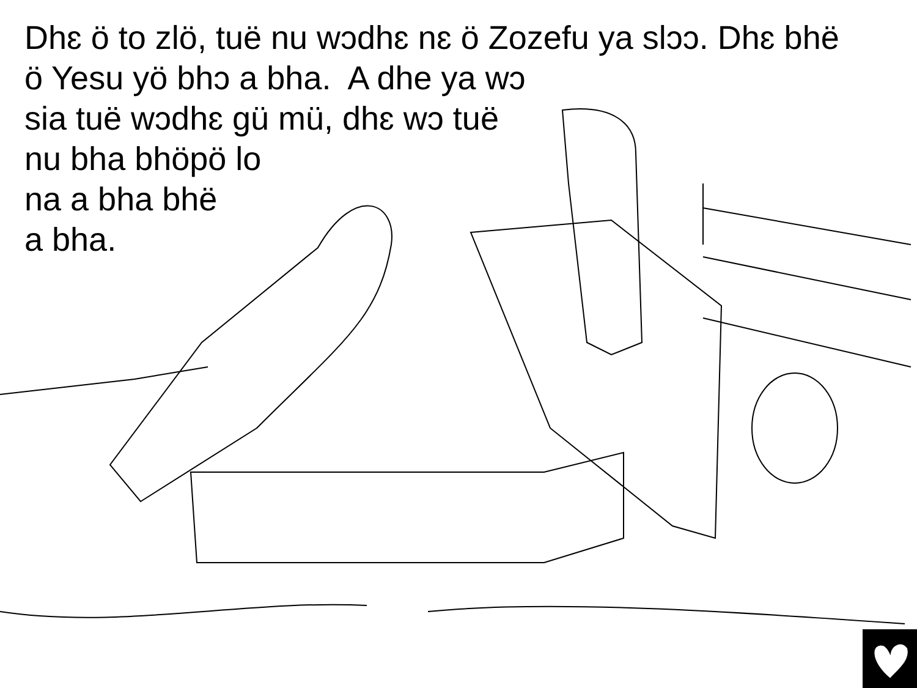Dhɛ ö to zlö, tuë nu wɔdhɛ nɛ ö Zozefu ya slɔɔ. Dhɛ bhë
ö Yesu yö bhɔ a bha. A dhe ya wɔ
sia tuë wɔdhɛ gü mü, dhɛ wɔ tuë
nu bha bhöpö lo
na a bha bhë
a bha.